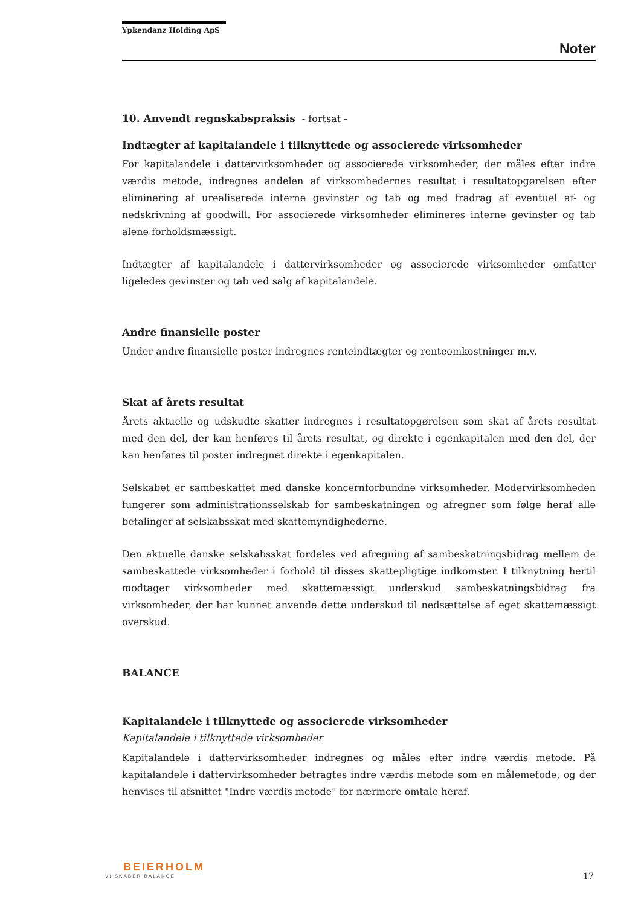Ypkendanz Holding ApS
Noter
10. Anvendt regnskabspraksis - fortsat -
Indtægter af kapitalandele i tilknyttede og associerede virksomheder
For kapitalandele i dattervirksomheder og associerede virksomheder, der måles efter indre værdis metode, indregnes andelen af virksomhedernes resultat i resultatopgørelsen efter eliminering af urealiserede interne gevinster og tab og med fradrag af eventuel af- og nedskrivning af goodwill. For associerede virksomheder elimineres interne gevinster og tab alene forholdsmæssigt.
Indtægter af kapitalandele i dattervirksomheder og associerede virksomheder omfatter ligeledes gevinster og tab ved salg af kapitalandele.
Andre finansielle poster
Under andre finansielle poster indregnes renteindtægter og renteomkostninger m.v.
Skat af årets resultat
Årets aktuelle og udskudte skatter indregnes i resultatopgørelsen som skat af årets resultat med den del, der kan henføres til årets resultat, og direkte i egenkapitalen med den del, der kan henføres til poster indregnet direkte i egenkapitalen.
Selskabet er sambeskattet med danske koncernforbundne virksomheder. Modervirksomheden fungerer som administrationsselskab for sambeskatningen og afregner som følge heraf alle betalinger af selskabsskat med skattemyndighederne.
Den aktuelle danske selskabsskat fordeles ved afregning af sambeskatningsbidrag mellem de sambeskattede virksomheder i forhold til disses skattepligtige indkomster. I tilknytning hertil modtager virksomheder med skattemæssigt underskud sambeskatningsbidrag fra virksomheder, der har kunnet anvende dette underskud til nedsættelse af eget skattemæssigt overskud.
BALANCE
Kapitalandele i tilknyttede og associerede virksomheder
Kapitalandele i tilknyttede virksomheder
Kapitalandele i dattervirksomheder indregnes og måles efter indre værdis metode. På kapitalandele i dattervirksomheder betragtes indre værdis metode som en målemetode, og der henvises til afsnittet "Indre værdis metode" for nærmere omtale heraf.
BEIERHOLM
VI SKABER BALANCE
17